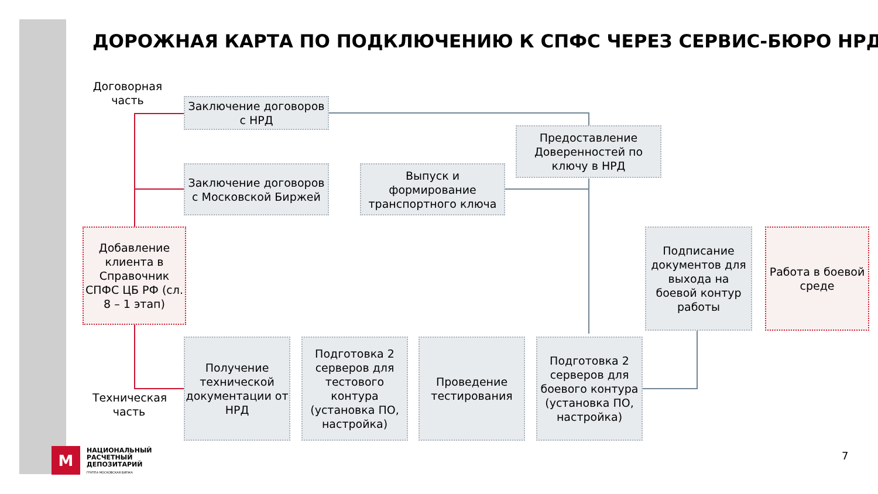ДОРОЖНАЯ КАРТА ПО ПОДКЛЮЧЕНИЮ К СПФС ЧЕРЕЗ СЕРВИС-БЮРО НРД
Договорная часть
Заключение договоров с НРД
Заключение договоров с Московской Биржей
Выпуск и формирование транспортного ключа
Предоставление Доверенностей по ключу в НРД
Добавление клиента в Справочник СПФС ЦБ РФ (сл. 8 – 1 этап)
Подписание документов для выхода на боевой контур работы
Работа в боевой среде
Техническая часть
Получение технической документации от НРД
Подготовка 2 серверов для тестового контура (установка ПО, настройка)
Проведение тестирования
Подготовка 2 серверов для боевого контура (установка ПО, настройка)
М
НАЦИОНАЛЬНЫЙ
РАСЧЕТНЫЙ
ДЕПОЗИТАРИЙ
ГРУППА МОСКОВСКАЯ БИРЖА
7